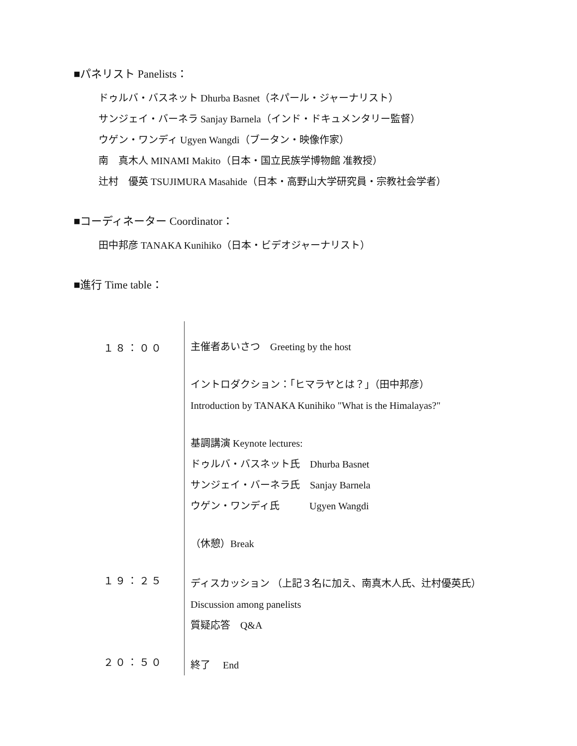■パネリスト Panelists：
ドゥルバ・バスネット Dhurba Basnet（ネパール・ジャーナリスト）
サンジェイ・バーネラ Sanjay Barnela（インド・ドキュメンタリー監督）
ウゲン・ワンディ Ugyen Wangdi（ブータン・映像作家）
南　真木人 MINAMI Makito（日本・国立民族学博物館 准教授）
辻村　優英 TSUJIMURA Masahide（日本・高野山大学研究員・宗教社会学者）
■コーディネーター Coordinator：
田中邦彦 TANAKA Kunihiko（日本・ビデオジャーナリスト）
■進行 Time table：
| １８：００ | 主催者あいさつ Greeting by the host イントロダクション：「ヒマラヤとは？」（田中邦彦） Introduction by TANAKA Kunihiko "What is the Himalayas?" 基調講演 Keynote lectures: ドゥルバ・バスネット氏 Dhurba Basnet サンジェイ・バーネラ氏 Sanjay Barnela ウゲン・ワンディ氏 Ugyen Wangdi （休憩）Break |
| １９：２５ | ディスカッション （上記３名に加え、南真木人氏、辻村優英氏） Discussion among panelists 質疑応答 Q&A |
| ２０：５０ | 終了 End |